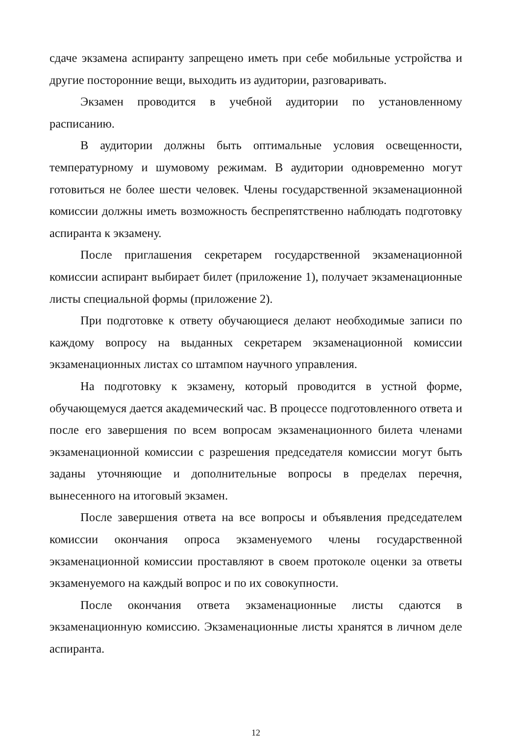сдаче экзамена аспиранту запрещено иметь при себе мобильные устройства и другие посторонние вещи, выходить из аудитории, разговаривать.
Экзамен проводится в учебной аудитории по установленному расписанию.
В аудитории должны быть оптимальные условия освещенности, температурному и шумовому режимам. В аудитории одновременно могут готовиться не более шести человек. Члены государственной экзаменационной комиссии должны иметь возможность беспрепятственно наблюдать подготовку аспиранта к экзамену.
После приглашения секретарем государственной экзаменационной комиссии аспирант выбирает билет (приложение 1), получает экзаменационные листы специальной формы (приложение 2).
При подготовке к ответу обучающиеся делают необходимые записи по каждому вопросу на выданных секретарем экзаменационной комиссии экзаменационных листах со штампом научного управления.
На подготовку к экзамену, который проводится в устной форме, обучающемуся дается академический час. В процессе подготовленного ответа и после его завершения по всем вопросам экзаменационного билета членами экзаменационной комиссии с разрешения председателя комиссии могут быть заданы уточняющие и дополнительные вопросы в пределах перечня, вынесенного на итоговый экзамен.
После завершения ответа на все вопросы и объявления председателем комиссии окончания опроса экзаменуемого члены государственной экзаменационной комиссии проставляют в своем протоколе оценки за ответы экзаменуемого на каждый вопрос и по их совокупности.
После окончания ответа экзаменационные листы сдаются в экзаменационную комиссию. Экзаменационные листы хранятся в личном деле аспиранта.
12